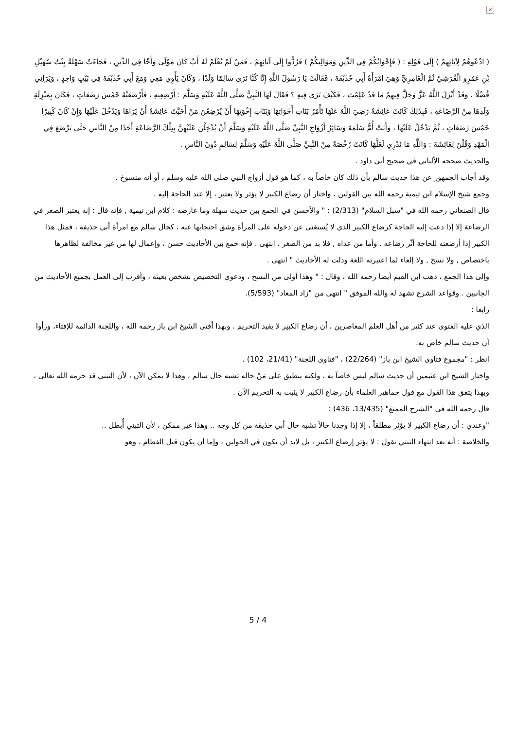×
( ادْعُوهُمْ لِآبَائِهِمْ ) إِلَى قَوْلِهِ : ( فَإِخْوَانُكُمْ فِي الدِّينِ وَمَوَالِيكُمْ ) فَرُدُّوا إِلَى آبَائِهِمْ ، فَمَنْ لَمْ يُعْلَمْ لَهُ أَبٌ كَانَ مَوْلًى وَأَخًا فِي الدِّينِ ، فَجَاءَتْ سَهْلَةُ بِنْتُ سُهَيْلِ بْنِ عَمْرٍو الْقُرَشِيِّ ثُمَّ الْعَامِرِيِّ وَهِيَ امْرَأَةُ أَبِي حُذَيْفَةَ ، فَقَالَتْ يَا رَسُولَ اللَّهِ إِنَّا كُنَّا نَرَى سَالِمًا وَلَدًا ، وَكَانَ يَأْوِي مَعِي وَمَعَ أَبِي حُذَيْفَةَ فِي بَيْتٍ وَاحِدٍ ، وَيَرَانِي فُضْلًا ، وَقَدْ أَنْزَلَ اللَّهُ عَزَّ وَجَلَّ فِيهِمْ مَا قَدْ عَلِمْتَ ، فَكَيْفَ تَرَى فِيهِ ؟ فَقَالَ لَهَا النَّبِيُّ صَلَّى اللَّهُ عَلَيْهِ وَسَلَّمَ : أَرْضِعِيهِ ، فَأَرْضَعَتْهُ خَمْسَ رَضَعَاتٍ ، فَكَانَ بِمَنْزِلَةِ وَلَدِهَا مِنْ الرَّضَاعَةِ ، فَبِذَلِكَ كَانَتْ عَائِشَةُ رَضِيَ اللَّهُ عَنْهَا تَأْمُرُ بَنَاتِ أَخَوَاتِهَا وَبَنَاتِ إِخْوَتِهَا أَنْ يُرْضِعْنَ مَنْ أَحَبَّتْ عَائِشَةُ أَنْ يَرَاهَا وَيَدْخُلَ عَلَيْهَا وَإِنْ كَانَ كَبِيرًا خَمْسَ رَضَعَاتٍ ، ثُمَّ يَدْخُلُ عَلَيْهَا ، وَأَبَتْ أُمُّ سَلَمَةَ وَسَائِرُ أَزْوَاجِ النَّبِيِّ صَلَّى اللَّهُ عَلَيْهِ وَسَلَّمَ أَنْ يُدْخِلْنَ عَلَيْهِنَّ بِتِلْكَ الرَّضَاعَةِ أَحَدًا مِنْ النَّاسِ حَتَّى يَرْضَعَ فِي الْمَهْدِ وَقُلْنَ لِعَائِشَةَ : وَاللَّهِ مَا نَدْرِي لَعَلَّهَا كَانَتْ رُخْصَةً مِنْ النَّبِيِّ صَلَّى اللَّهُ عَلَيْهِ وَسَلَّمَ لِسَالِمٍ دُونَ النَّاسِ .
والحديث صححه الألباني في صحيح أبي داود .
وقد أجاب الجمهور عن هذا حديث سالم بأن ذلك كان خاصاً به ، كما هو قول أزواج النبي صلى الله عليه وسلم ، أو أنه منسوخ .
وجمع شيخ الإسلام ابن تيمية رحمه الله بين القولين ، واختار أن رضاع الكبير لا يؤثر ولا يعتبر ، إلا عند الحاجة إليه .
قال الصنعاني رحمه الله في "سبل السلام" (2/313) : " والأحسن في الجمع بين حديث سهلة وما عارضه : كلام ابن تيمية , فإنه قال : إنه يعتبر الصغر في الرضاعة إلا إذا دعت إليه الحاجة كرضاع الكبير الذي لا يُستغنى عن دخوله على المرأة وشق احتجابها عنه ، كحال سالم مع امرأة أبي حذيفة ، فمثل هذا الكبير إذا أرضعته للحاجة أثّر رضاعه . وأما من عداه , فلا بد من الصغر . انتهى . فإنه جمع بين الأحاديث حسن ، وإعمال لها من غير مخالفة لظاهرها باختصاص , ولا نسخ , ولا إلغاء لما اعتبرته اللغة ودلت له الأحاديث " انتهى .
وإلى هذا الجمع ، ذهب ابن القيم أيضا رحمه الله ، وقال : " وهذا أولى من النسخ ، ودعوى التخصيص بشخص بعينه ، وأقرب إلى العمل بجميع الأحاديث من الجانبين . وقواعد الشرع تشهد له والله الموفق " انتهى من "زاد المعاد" (5/593).
رابعا :
الذي عليه الفتوى عند كثير من أهل العلم المعاصرين ، أن رضاع الكبير لا يفيد التحريم . وبهذا أفتى الشيخ ابن باز رحمه الله ، واللجنة الدائمة للإفتاء، ورأوا أن حديث سالم خاص به.
انظر : "مجموع فتاوى الشيخ ابن باز" (22/264) ، "فتاوى اللجنة" (21/41، 102) .
واختار الشيخ ابن عثيمين أن حديث سالم ليس خاصاً به ، ولكنه ينطبق على مَنْ حاله تشبه حال سالم ، وهذا لا يمكن الآن ، لأن التبني قد حرمه الله تعالى ، وبهذا يتفق هذا القول مع قول جماهير العلماء بأن رضاع الكبير لا يثبت به التحريم الآن .
قال رحمه الله في "الشرح الممتع" (13/435، 436) :
"وعندي : أن رضاع الكبير لا يؤثر مطلقاً ، إلا إذا وجدنا حالاً تشبه حال أبي حذيفة من كل وجه .. وهذا غير ممكن ، لأن التبني أُبطل ..
والخلاصة : أنه بعد انتهاء التبني نقول : لا يؤثر إرضاع الكبير ، بل لابد أن يكون في الحولين ، وإما أن يكون قبل الفطام ، وهو
5 / 4